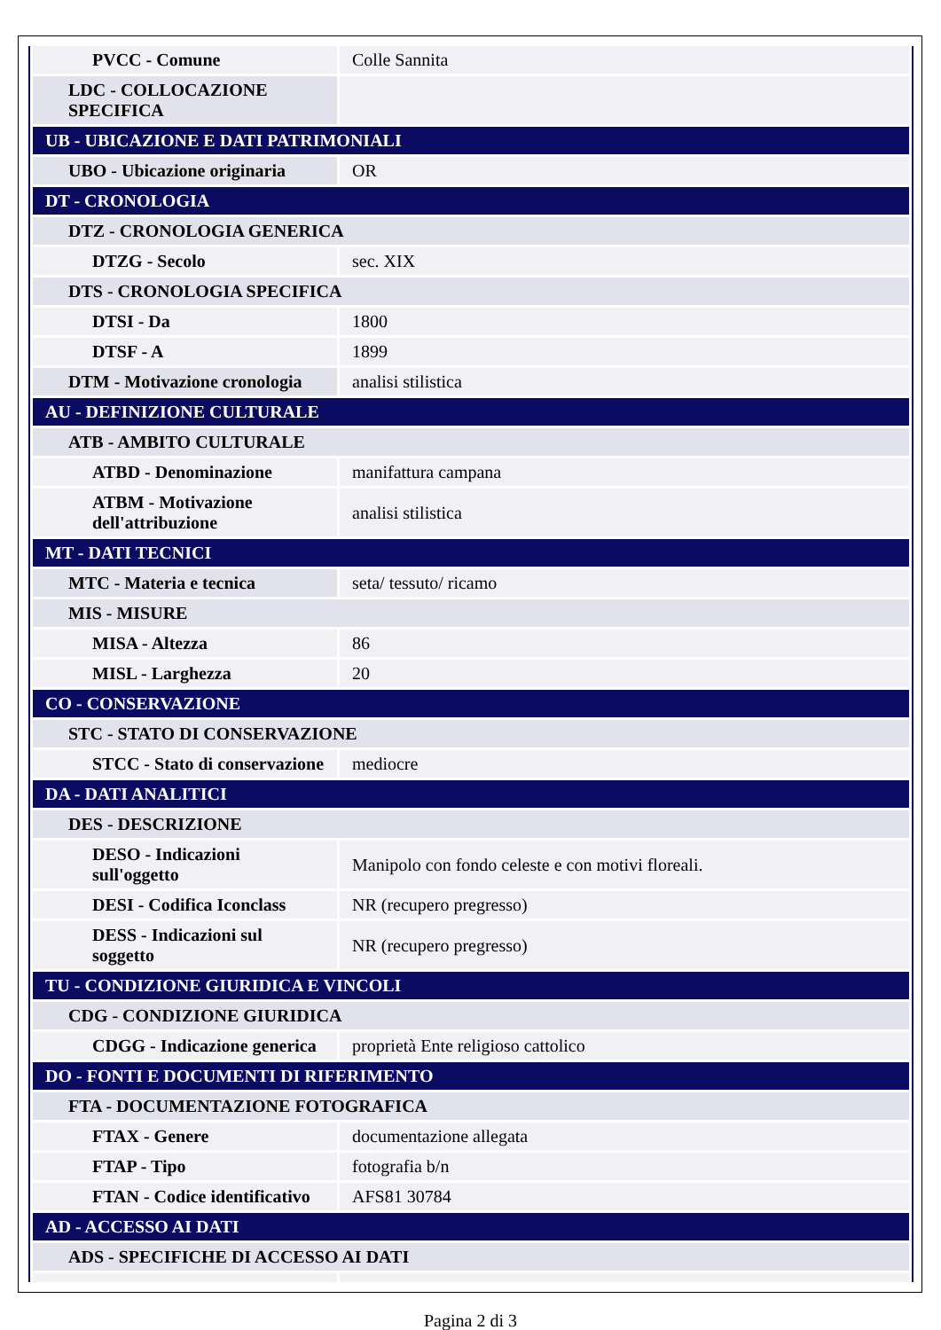| PVCC - Comune | Colle Sannita |
| LDC - COLLOCAZIONE SPECIFICA | |
| UB - UBICAZIONE E DATI PATRIMONIALI | |
| UBO - Ubicazione originaria | OR |
| DT - CRONOLOGIA | |
| DTZ - CRONOLOGIA GENERICA | |
| DTZG - Secolo | sec. XIX |
| DTS - CRONOLOGIA SPECIFICA | |
| DTSI - Da | 1800 |
| DTSF - A | 1899 |
| DTM - Motivazione cronologia | analisi stilistica |
| AU - DEFINIZIONE CULTURALE | |
| ATB - AMBITO CULTURALE | |
| ATBD - Denominazione | manifattura campana |
| ATBM - Motivazione dell'attribuzione | analisi stilistica |
| MT - DATI TECNICI | |
| MTC - Materia e tecnica | seta/ tessuto/ ricamo |
| MIS - MISURE | |
| MISA - Altezza | 86 |
| MISL - Larghezza | 20 |
| CO - CONSERVAZIONE | |
| STC - STATO DI CONSERVAZIONE | |
| STCC - Stato di conservazione | mediocre |
| DA - DATI ANALITICI | |
| DES - DESCRIZIONE | |
| DESO - Indicazioni sull'oggetto | Manipolo con fondo celeste e con motivi floreali. |
| DESI - Codifica Iconclass | NR (recupero pregresso) |
| DESS - Indicazioni sul soggetto | NR (recupero pregresso) |
| TU - CONDIZIONE GIURIDICA E VINCOLI | |
| CDG - CONDIZIONE GIURIDICA | |
| CDGG - Indicazione generica | proprietà Ente religioso cattolico |
| DO - FONTI E DOCUMENTI DI RIFERIMENTO | |
| FTA - DOCUMENTAZIONE FOTOGRAFICA | |
| FTAX - Genere | documentazione allegata |
| FTAP - Tipo | fotografia b/n |
| FTAN - Codice identificativo | AFS81 30784 |
| AD - ACCESSO AI DATI | |
| ADS - SPECIFICHE DI ACCESSO AI DATI | |
Pagina 2 di 3